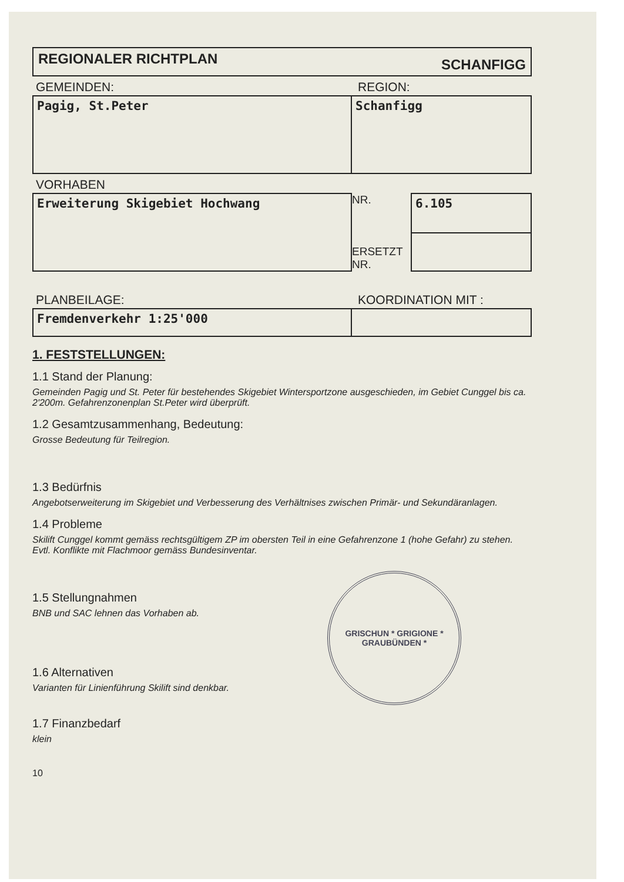REGIONALER RICHTPLAN SCHANFIGG
GEMEINDEN: REGION:
| Pagig, St.Peter | Schanfigg |
VORHABEN
| Erweiterung Skigebiet Hochwang | NR. ERSETZT NR. | 6.105 |
PLANBEILAGE: KOORDINATION MIT :
| Fremdenverkehr 1:25'000 | |
1. FESTSTELLUNGEN:
1.1 Stand der Planung:
Gemeinden Pagig und St. Peter für bestehendes Skigebiet Wintersportzone ausgeschieden, im Gebiet Cunggel bis ca. 2'200m. Gefahrenzonenplan St.Peter wird überprüft.
1.2 Gesamtzusammenhang, Bedeutung:
Grosse Bedeutung für Teilregion.
1.3 Bedürfnis
Angebotserweiterung im Skigebiet und Verbesserung des Verhältnises zwischen Primär- und Sekundäranlagen.
1.4 Probleme
Skilift Cunggel kommt gemäss rechtsgültigem ZP im obersten Teil in eine Gefahrenzone 1 (hohe Gefahr) zu stehen. Evtl. Konflikte mit Flachmoor gemäss Bundesinventar.
GRISCHUN * GRIGIONE *
GRAUBÜNDEN *
1.5 Stellungnahmen
BNB und SAC lehnen das Vorhaben ab.
1.6 Alternativen
Varianten für Linienführung Skilift sind denkbar.
1.7 Finanzbedarf
klein
10